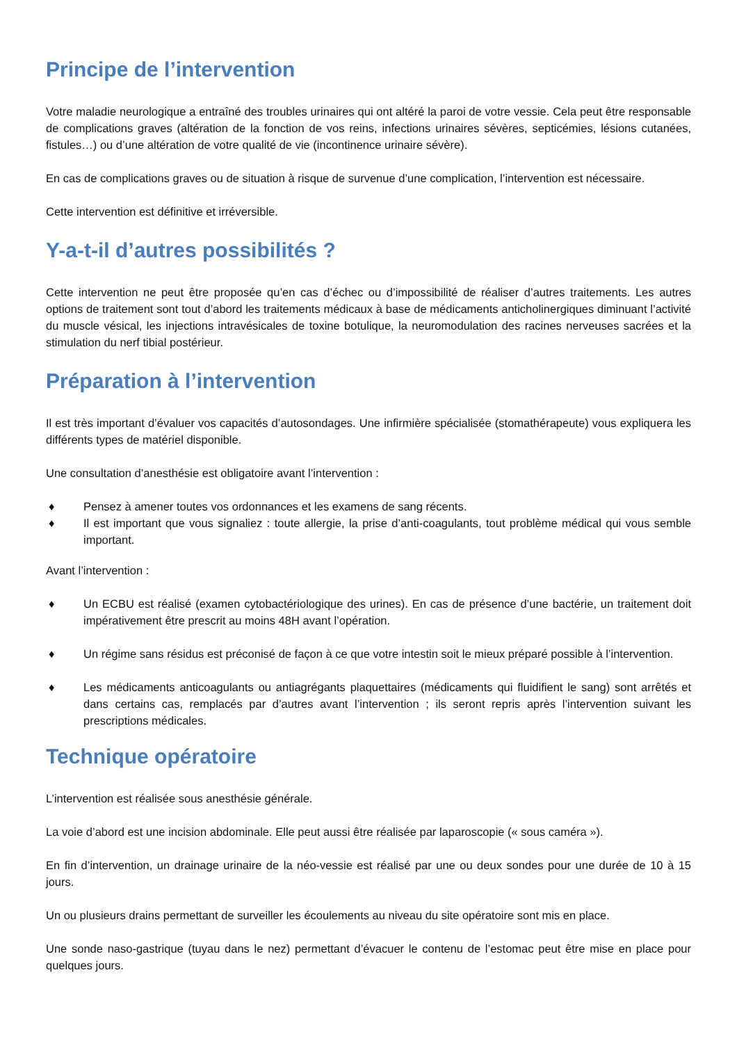Principe de l’intervention
Votre maladie neurologique a entraîné des troubles urinaires qui ont altéré la paroi de votre vessie. Cela peut être responsable de complications graves (altération de la fonction de vos reins, infections urinaires sévères, septicémies, lésions cutanées, fistules…) ou d’une altération de votre qualité de vie (incontinence urinaire sévère).
En cas de complications graves ou de situation à risque de survenue d’une complication, l’intervention est nécessaire.
Cette intervention est définitive et irréversible.
Y-a-t-il d’autres possibilités ?
Cette intervention ne peut être proposée qu’en cas d’échec ou d’impossibilité de réaliser d’autres traitements. Les autres options de traitement sont tout d’abord les traitements médicaux à base de médicaments anticholinergiques diminuant l’activité du muscle vésical, les injections intravésicales de toxine botulique, la neuromodulation des racines nerveuses sacrées et la stimulation du nerf tibial postérieur.
Préparation à l’intervention
Il est très important d’évaluer vos capacités d’autosondages. Une infirmière spécialisée (stomathérapeute) vous expliquera les différents types de matériel disponible.
Une consultation d’anesthésie est obligatoire avant l’intervention :
♦ Pensez à amener toutes vos ordonnances et les examens de sang récents.
♦ Il est important que vous signaliez : toute allergie, la prise d’anti-coagulants, tout problème médical qui vous semble important.
Avant l’intervention :
♦ Un ECBU est réalisé (examen cytobactériologique des urines). En cas de présence d’une bactérie, un traitement doit impérativement être prescrit au moins 48H avant l’opération.
♦ Un régime sans résidus est préconisé de façon à ce que votre intestin soit le mieux préparé possible à l’intervention.
♦ Les médicaments anticoagulants ou antiagrégants plaquettaires (médicaments qui fluidifient le sang) sont arrêtés et dans certains cas, remplacés par d’autres avant l’intervention ; ils seront repris après l’intervention suivant les prescriptions médicales.
Technique opératoire
L’intervention est réalisée sous anesthésie générale.
La voie d’abord est une incision abdominale. Elle peut aussi être réalisée par laparoscopie (« sous caméra »).
En fin d’intervention, un drainage urinaire de la néo-vessie est réalisé par une ou deux sondes pour une durée de 10 à 15 jours.
Un ou plusieurs drains permettant de surveiller les écoulements au niveau du site opératoire sont mis en place.
Une sonde naso-gastrique (tuyau dans le nez) permettant d’évacuer le contenu de l’estomac peut être mise en place pour quelques jours.